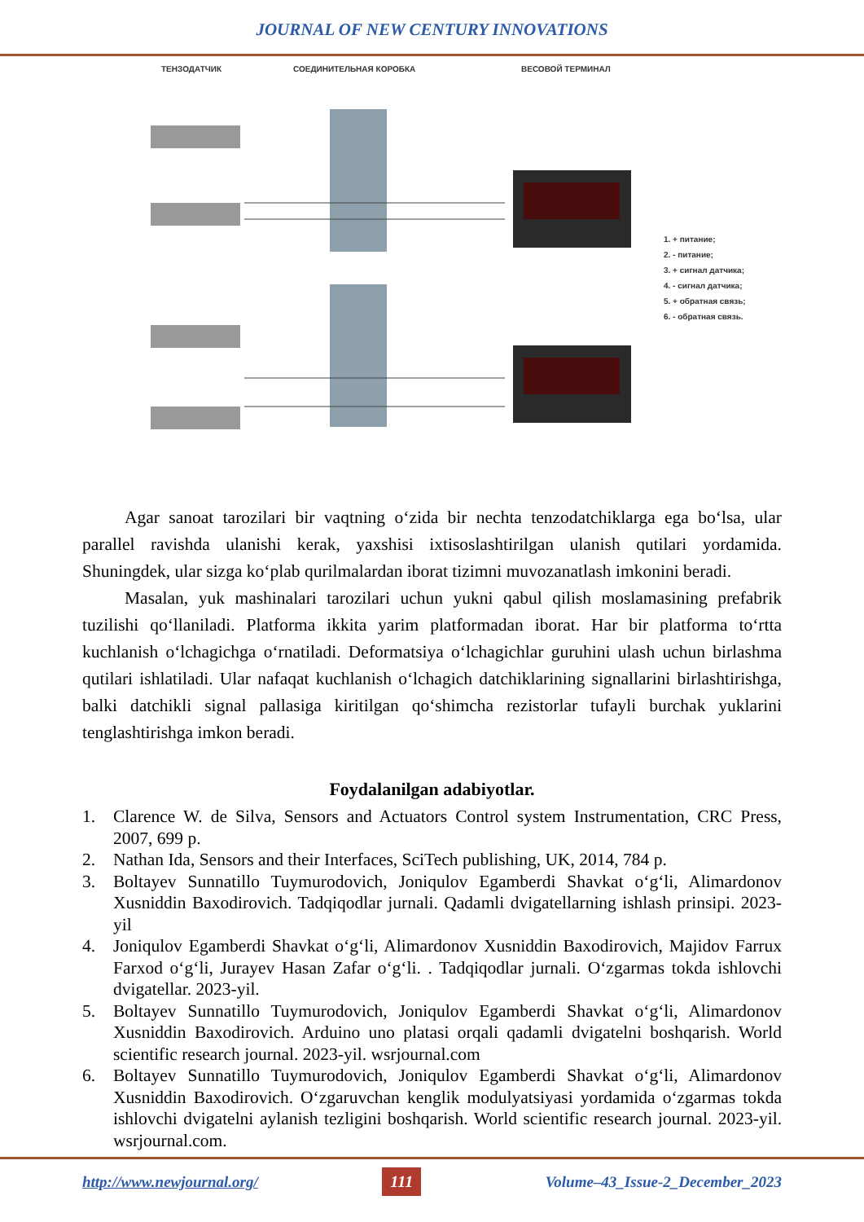JOURNAL OF NEW CENTURY INNOVATIONS
ТЕНЗОДАТЧИК СОЕДИНИТЕЛЬНАЯ КОРОБКА ВЕСОВОЙ ТЕРМИНАЛ
1. + питание;
2. - питание;
3. + сигнал датчика;
4. - сигнал датчика;
5. + обратная связь;
6. - обратная связь.
Agar sanoat tarozilari bir vaqtning o‘zida bir nechta tenzodatchiklarga ega bo‘lsa, ular parallel ravishda ulanishi kerak, yaxshisi ixtisoslashtirilgan ulanish qutilari yordamida. Shuningdek, ular sizga ko‘plab qurilmalardan iborat tizimni muvozanatlash imkonini beradi.
Masalan, yuk mashinalari tarozilari uchun yukni qabul qilish moslamasining prefabrik tuzilishi qo‘llaniladi. Platforma ikkita yarim platformadan iborat. Har bir platforma to‘rtta kuchlanish o‘lchagichga o‘rnatiladi. Deformatsiya o‘lchagichlar guruhini ulash uchun birlashma qutilari ishlatiladi. Ular nafaqat kuchlanish o‘lchagich datchiklarining signallarini birlashtirishga, balki datchikli signal pallasiga kiritilgan qo‘shimcha rezistorlar tufayli burchak yuklarini tenglashtirishga imkon beradi.
Foydalanilgan adabiyotlar.
1. Clarence W. de Silva, Sensors and Actuators Control system Instrumentation, CRC Press, 2007, 699 p.
2. Nathan Ida, Sensors and their Interfaces, SciTech publishing, UK, 2014, 784 p.
3. Boltayev Sunnatillo Tuymurodovich, Joniqulov Egamberdi Shavkat o‘g‘li, Alimardonov Xusniddin Baxodirovich. Tadqiqodlar jurnali. Qadamli dvigatellarning ishlash prinsipi. 2023-yil
4. Joniqulov Egamberdi Shavkat o‘g‘li, Alimardonov Xusniddin Baxodirovich, Majidov Farrux Farxod o‘g‘li, Jurayev Hasan Zafar o‘g‘li. . Tadqiqodlar jurnali. O‘zgarmas tokda ishlovchi dvigatellar. 2023-yil.
5. Boltayev Sunnatillo Tuymurodovich, Joniqulov Egamberdi Shavkat o‘g‘li, Alimardonov Xusniddin Baxodirovich. Arduino uno platasi orqali qadamli dvigatelni boshqarish. World scientific research journal. 2023-yil. wsrjournal.com
6. Boltayev Sunnatillo Tuymurodovich, Joniqulov Egamberdi Shavkat o‘g‘li, Alimardonov Xusniddin Baxodirovich. O‘zgaruvchan kenglik modulyatsiyasi yordamida o‘zgarmas tokda ishlovchi dvigatelni aylanish tezligini boshqarish. World scientific research journal. 2023-yil. wsrjournal.com.
http://www.newjournal.org/ 111 Volume–43_Issue-2_December_2023